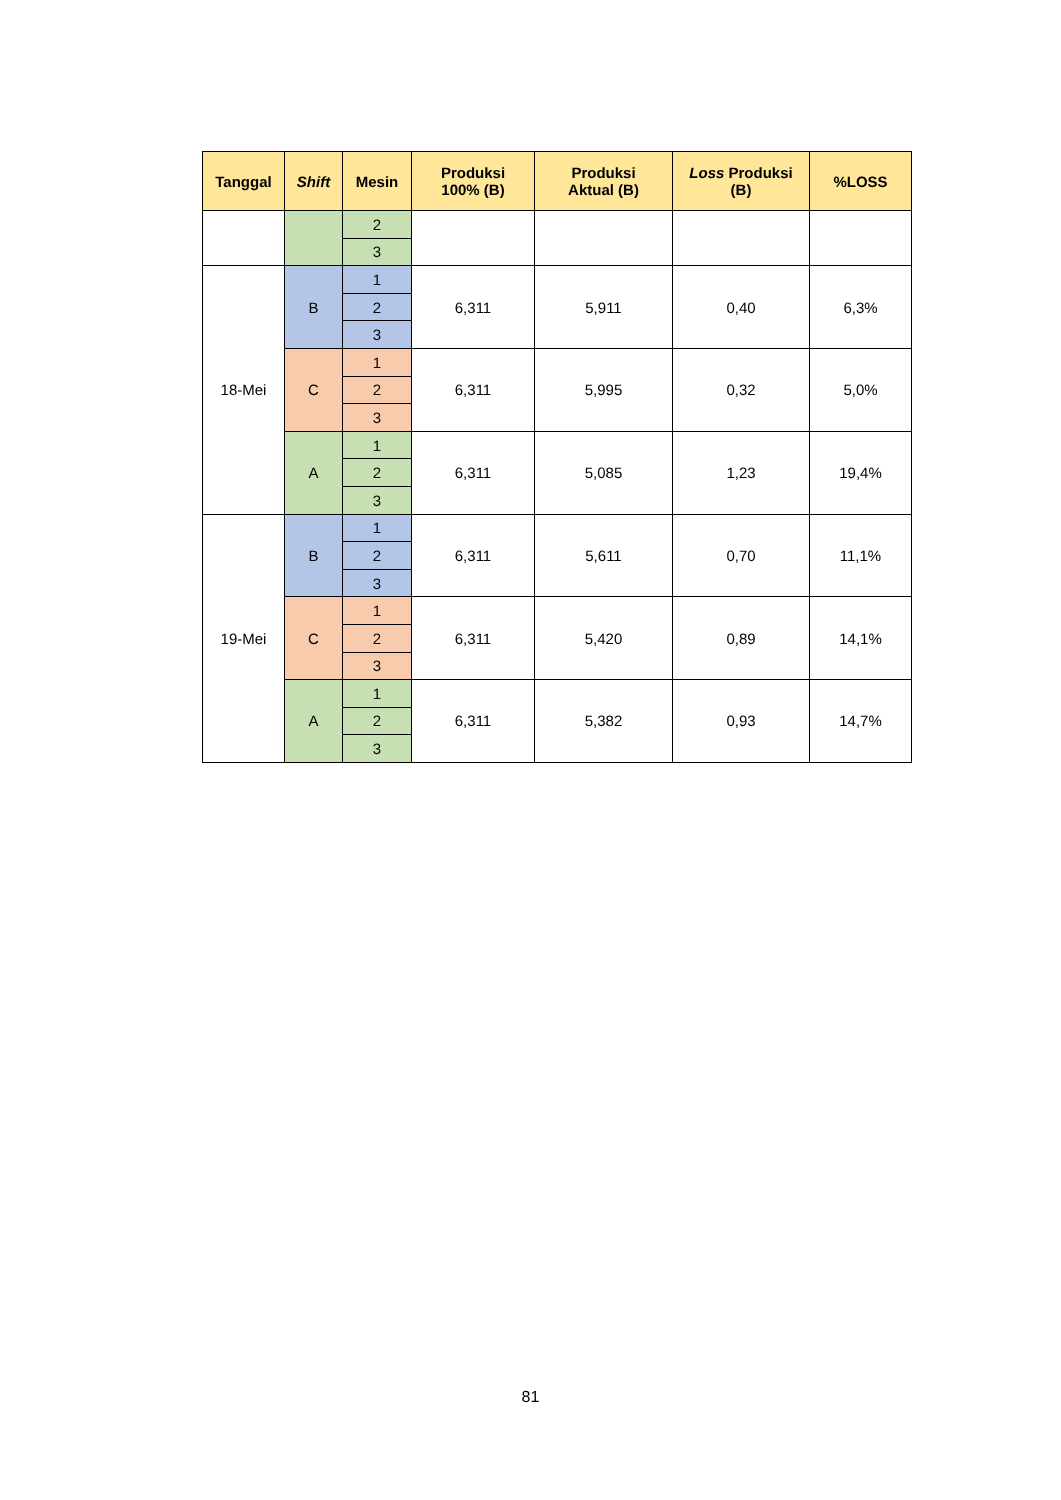| Tanggal | Shift | Mesin | Produksi 100% (B) | Produksi Aktual (B) | Loss Produksi (B) | %LOSS |
| --- | --- | --- | --- | --- | --- | --- |
| | | 2 | | | | |
| | | 3 | | | | |
| 18-Mei | B | 1 | 6,311 | 5,911 | 0,40 | 6,3% |
| | | 2 | | | | |
| | | 3 | | | | |
| | C | 1 | 6,311 | 5,995 | 0,32 | 5,0% |
| | | 2 | | | | |
| | | 3 | | | | |
| | A | 1 | 6,311 | 5,085 | 1,23 | 19,4% |
| | | 2 | | | | |
| | | 3 | | | | |
| 19-Mei | B | 1 | 6,311 | 5,611 | 0,70 | 11,1% |
| | | 2 | | | | |
| | | 3 | | | | |
| | C | 1 | 6,311 | 5,420 | 0,89 | 14,1% |
| | | 2 | | | | |
| | | 3 | | | | |
| | A | 1 | 6,311 | 5,382 | 0,93 | 14,7% |
| | | 2 | | | | |
| | | 3 | | | | |
81